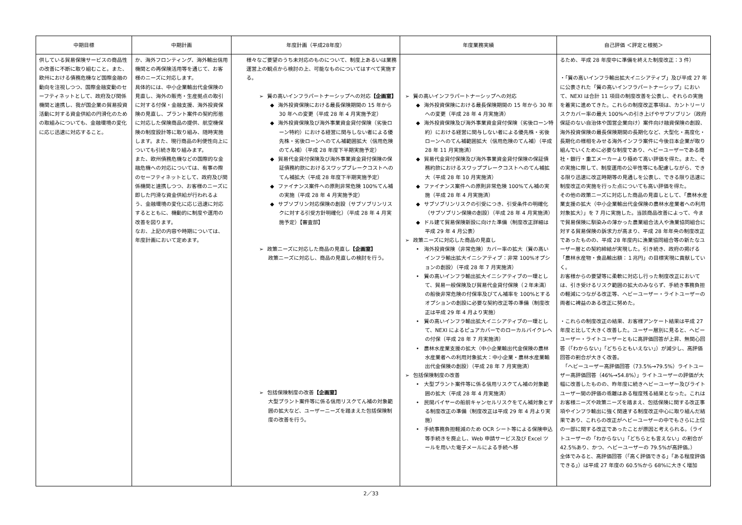| 中期目標 | 中期計画 | 年度計画（平成28年度） | 年度業務実績 | 自己評価 ＜評定と根拠＞ |
| --- | --- | --- | --- | --- |
| 供している貿易保険サービスの商品性の改善に不断に取り組むこと。また、欧州における債務危機など国際金融の動向を注視しつつ、国際金融変動のセーフティネットとして、政府及び関係機関と連携し、我が国企業の貿易投資活動に対する資金供給の円滑化のための取組みについても、金融環境の変化に応じ迅速に対応すること。 | か、海外フロンティング、海外輸出信用機関との再保険活用等を通じて、お客様のニーズに対応します。 具体的には、中小企業輸出代金保険の見直し、海外の販売・生産拠点の取引に対する付保・金融支援、海外投資保険の見直し、プラント案件の契約形態に対応した保険商品の提供、航空機保険の制度設計等に取り組み、随時実施します。また、現行商品の利便性向上についても引続き取り組みます。 また、欧州債務危機などの国際的な金融危機への対応については、有事の際のセーフティネットとして、政府及び関係機関と連携しつつ、お客様のニーズに即した円滑な資金供給が行われるよう、金融環境の変化に応じ迅速に対応するとともに、機動的に制度や運用の改善を図ります。 なお、上記の内容や時期については、年度計画において定めます。 | 様々なご要望のうち未対応のものについて、制度上あるいは業務運営上の観点から検討の上、可能なものについてはすべて実施する。 ➢ 質の高いインフラパートナーシップへの対応 【企画室】 ◆ 海外投資保険における最長保険期間の 15 年から 30 年への変更（平成 28 年 4 月実施予定） ◆ 海外投資保険及び海外事業資金貸付保険（劣後ローン特約）における経営に関与しない者による優先株・劣後ローンへのてん補範囲拡大（信用危険のてん補）（平成 28 年度下半期実施予定） ◆ 貿易代金貸付保険及び海外事業資金貸付保険の保証債務約款におけるスワップブレークコストへのてん補拡大（平成 28 年度下半期実施予定） ◆ ファイナンス案件への原則非常危険 100%てん補の実施（平成 28 年 4 月実施予定） ◆ サブソブリン対応保険の創設（サブソブリンリスクに対する引受方針明確化）（平成 28 年 4 月実施予定）【審査部】 ➢ 政策ニーズに対応した商品の見直し 【企画室】 政策ニーズに対応し、商品の見直しの検討を行う。 ➢ 包括保険制度の改善 【企画室】 大型プラント案件等に係る信用リスクてん補の対象範囲の拡大など、ユーザーニーズを踏まえた包括保険制度の改善を行う。 | ➢ 質の高いインフラパートナーシップへの対応 ◆ 海外投資保険における最長保険期間の 15 年から 30 年への変更（平成 28 年 4 月実施済） ◆ 海外投資保険及び海外事業資金貸付保険（劣後ローン特約）における経営に関与しない者による優先株・劣後ローンへのてん補範囲拡大（信用危険のてん補）（平成 28 年 11 月実施済） ◆ 貿易代金貸付保険及び海外事業資金貸付保険の保証債務約款におけるスワップブレークコストへのてん補拡大（平成 28 年 10 月実施済） ◆ ファイナンス案件への原則非常危険 100%てん補の実施（平成 28 年 4 月実施済） ◆ サブソブリンリスクの引受につき、引受条件の明確化（サブソブリン保険の創設）（平成 28 年 4 月実施済） ◆ ドル建て貿易保険新設に向けた準備（制度改正詳細は平成 29 年 4 月公表） ➢ 政策ニーズに対応した商品の見直し • 海外投資保険（非常危険）カバー率の拡大（質の高いインフラ輸出拡大イニシアティブ：非常 100%オプションの創設）（平成 28 年 7 月実施済） • 質の高いインフラ輸出拡大イニシアティブの一環として、貿易一般保険及び貿易代金貸付保険（２年未満）の船後非常危険の付保率及びてん補率を 100%とするオプションの創設に必要な契約改正等の準備（制度改正は平成 29 年 4 月より実施） • 質の高いインフラ輸出拡大イニシアティブの一環として、NEXI によるピュアカバーでのローカルバイクレへの付保（平成 28 年 7 月実施済） • 農林水産業支援の拡大（中小企業輸出代金保険の農林水産業者への利用対象拡大：中小企業・農林水産業輸出代金保険の創設）（平成 28 年 7 月実施済） ➢ 包括保険制度の改善 • 大型プラント案件等に係る信用リスクてん補の対象範囲の拡大（平成 28 年 4 月実施済） • 民間バイヤーの船前キャンセルリスクをてん補対象とする制度改正の準備（制度改正は平成 29 年 4 月より実施） • 手続事務負担軽減のため OCR シート等による保険申込等手続きを廃止し、Web 申請サービス及び Excel ツールを用いた電子メールによる手続へ移 | るため、平成 28 年度中に準備を終えた制度改正：3 件） ・「質の高いインフラ輸出拡大イニシアティブ」及び平成 27 年に公表された「質の高いインフラパートナーシップ」において、NEXI は合計 11 項目の制度改善を公表し、それらの実施を着実に進めてきた。これらの制度改正事項は、カントリーリスクカバー率の最大 100%への引き上げやサブソブリン（政府保証のない自治体や国営企業向け）案件向け融資保険の創設、海外投資保険の最長保険期間の長期化など、大型化・高度化・長期化の様相をみせる海外インフラ案件に今後日本企業が取り組んでいくために必要な制度であり、ヘビーユーザーである商社・銀行・重工メーカーより極めて高い評価を得た。また、その実施に際して、制度運用の公平性等にも配慮しながら、できる限り迅速に改正時期等の見通しを公表し、できる限り迅速に制度改正の実施を行った点についても高い評価を得た。 その他の政策ニーズに対応した商品の見直しとして、「農林水産業支援の拡大（中小企業輸出代金保険の農林水産業者への利用対象拡大）」を 7 月に実施した。当該商品改善によって、今まで貿易保険に馴染みの薄かった農業組合法人や漁業協同組合に対する貿易保険の訴求力が高まり、平成 28 年年央の制度改正であったものの、平成 28 年度内に漁業協同組合等の新たなユーザー層との契約締結が実現した。引き続き、政府の掲げる「農林水産物・食品輸出額：１兆円」の目標実現に貢献していく。 お客様からの要望等に柔軟に対応し行った制度改正においては、引き受けるリスク範囲の拡大のみならず、手続き事務負担の軽減につながる改正等、ヘビーユーザー・ライトユーザーの両者に裨益のある改正に努めた。 ・これらの制度改正の結果、お客様アンケート結果は平成 27 年度と比して大きく改善した。ユーザー層別に見ると、ヘビーユーザー・ライトユーザーともに高評価回答が上昇、無関心回答（「わからない」「どちらともいえない」）が減少し、高評価回答の割合が大きく改善。 「ヘビーユーザー高評価回答（73.5%→79.5%）ライトユーザー高評価回答（46%→54.8%）」ライトユーザーの評価が大幅に改善したものの、昨年度に続きヘビーユーザー及びライトユーザー間の評価の乖離はある程度残る結果となった。これはお客様ニーズや政策ニーズを踏まえ、包括保険に関する改正事項やインフラ輸出に強く関連する制度改正中心に取り組んだ結果であり、これらの改正がヘビーユーザーの中でもさらに上位の一部に関する改正であったことが原因と考えられる。（ライトユーザーの「わからない」「どちらとも言えない」の割合が 42.5%あり、かつ、ヘビーユーザーの 79.5%が高評価。） 全体でみると、高評価回答（「高く評価できる」「ある程度評価できる」）は平成 27 年度の 60.5%から 68%に大きく増加 |
2／33